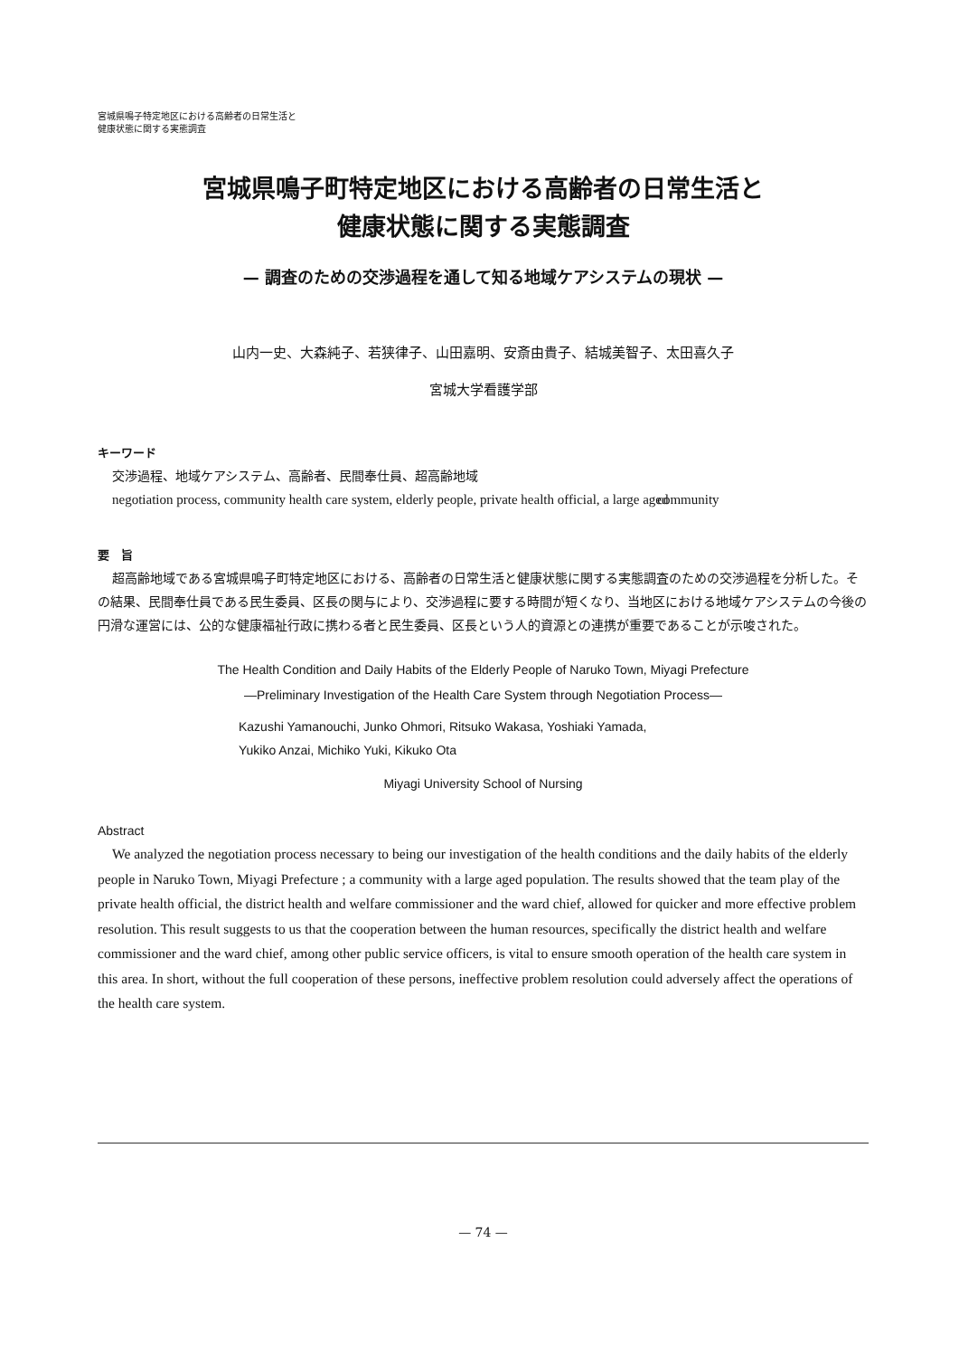宮城県鳴子特定地区における高齢者の日常生活と
健康状態に関する実態調査
宮城県鳴子町特定地区における高齢者の日常生活と
健康状態に関する実態調査
— 調査のための交渉過程を通して知る地域ケアシステムの現状 —
山内一史、大森純子、若狭律子、山田嘉明、安斎由貴子、結城美智子、太田喜久子
宮城大学看護学部
キーワード
交渉過程、地域ケアシステム、高齢者、民間奉仕員、超高齢地域
negotiation process, community health care system, elderly people, private health official, a large aged community
要　旨
超高齢地域である宮城県鳴子町特定地区における、高齢者の日常生活と健康状態に関する実態調査のための交渉過程を分析した。その結果、民間奉仕員である民生委員、区長の関与により、交渉過程に要する時間が短くなり、当地区における地域ケアシステムの今後の円滑な運営には、公的な健康福祉行政に携わる者と民生委員、区長という人的資源との連携が重要であることが示唆された。
The Health Condition and Daily Habits of the Elderly People of Naruko Town, Miyagi Prefecture
—Preliminary Investigation of the Health Care System through Negotiation Process—
Kazushi Yamanouchi, Junko Ohmori, Ritsuko Wakasa, Yoshiaki Yamada,
Yukiko Anzai, Michiko Yuki, Kikuko Ota
Miyagi University School of Nursing
Abstract
We analyzed the negotiation process necessary to being our investigation of the health conditions and the daily habits of the elderly people in Naruko Town, Miyagi Prefecture ; a community with a large aged population. The results showed that the team play of the private health official, the district health and welfare commissioner and the ward chief, allowed for quicker and more effective problem resolution. This result suggests to us that the cooperation between the human resources, specifically the district health and welfare commissioner and the ward chief, among other public service officers, is vital to ensure smooth operation of the health care system in this area. In short, without the full cooperation of these persons, ineffective problem resolution could adversely affect the operations of the health care system.
— 74 —